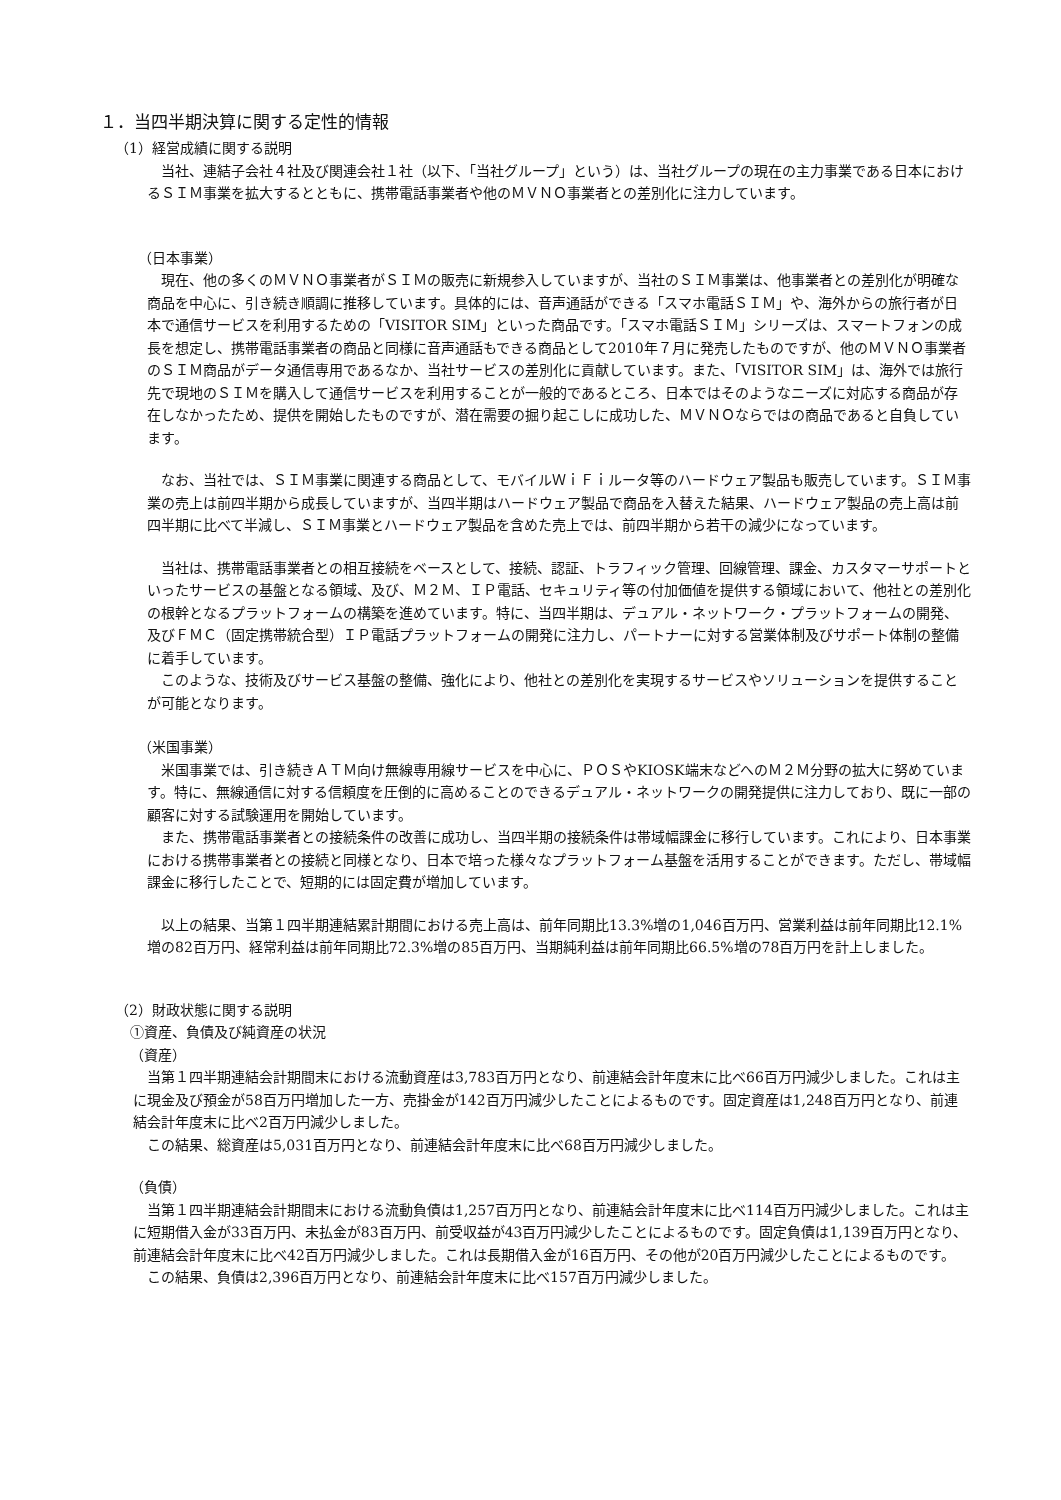１．当四半期決算に関する定性的情報
（1）経営成績に関する説明
当社、連結子会社４社及び関連会社１社（以下、「当社グループ」という）は、当社グループの現在の主力事業である日本におけるＳＩＭ事業を拡大するとともに、携帯電話事業者や他のＭＶＮＯ事業者との差別化に注力しています。
（日本事業）
現在、他の多くのＭＶＮＯ事業者がＳＩＭの販売に新規参入していますが、当社のＳＩＭ事業は、他事業者との差別化が明確な商品を中心に、引き続き順調に推移しています。具体的には、音声通話ができる「スマホ電話ＳＩＭ」や、海外からの旅行者が日本で通信サービスを利用するための「VISITOR SIM」といった商品です。「スマホ電話ＳＩＭ」シリーズは、スマートフォンの成長を想定し、携帯電話事業者の商品と同様に音声通話もできる商品として2010年７月に発売したものですが、他のＭＶＮＯ事業者のＳＩＭ商品がデータ通信専用であるなか、当社サービスの差別化に貢献しています。また、「VISITOR SIM」は、海外では旅行先で現地のＳＩＭを購入して通信サービスを利用することが一般的であるところ、日本ではそのようなニーズに対応する商品が存在しなかったため、提供を開始したものですが、潜在需要の掘り起こしに成功した、ＭＶＮＯならではの商品であると自負しています。
なお、当社では、ＳＩＭ事業に関連する商品として、モバイルＷｉＦｉルータ等のハードウェア製品も販売しています。ＳＩＭ事業の売上は前四半期から成長していますが、当四半期はハードウェア製品で商品を入替えた結果、ハードウェア製品の売上高は前四半期に比べて半減し、ＳＩＭ事業とハードウェア製品を含めた売上では、前四半期から若干の減少になっています。
当社は、携帯電話事業者との相互接続をベースとして、接続、認証、トラフィック管理、回線管理、課金、カスタマーサポートといったサービスの基盤となる領域、及び、Ｍ２Ｍ、ＩＰ電話、セキュリティ等の付加価値を提供する領域において、他社との差別化の根幹となるプラットフォームの構築を進めています。特に、当四半期は、デュアル・ネットワーク・プラットフォームの開発、及びＦＭＣ（固定携帯統合型）ＩＰ電話プラットフォームの開発に注力し、パートナーに対する営業体制及びサポート体制の整備に着手しています。
このような、技術及びサービス基盤の整備、強化により、他社との差別化を実現するサービスやソリューションを提供することが可能となります。
（米国事業）
米国事業では、引き続きＡＴＭ向け無線専用線サービスを中心に、ＰＯＳやKIOSK端末などへのＭ２Ｍ分野の拡大に努めています。特に、無線通信に対する信頼度を圧倒的に高めることのできるデュアル・ネットワークの開発提供に注力しており、既に一部の顧客に対する試験運用を開始しています。
また、携帯電話事業者との接続条件の改善に成功し、当四半期の接続条件は帯域幅課金に移行しています。これにより、日本事業における携帯事業者との接続と同様となり、日本で培った様々なプラットフォーム基盤を活用することができます。ただし、帯域幅課金に移行したことで、短期的には固定費が増加しています。
以上の結果、当第１四半期連結累計期間における売上高は、前年同期比13.3%増の1,046百万円、営業利益は前年同期比12.1%増の82百万円、経常利益は前年同期比72.3%増の85百万円、当期純利益は前年同期比66.5%増の78百万円を計上しました。
（2）財政状態に関する説明
①資産、負債及び純資産の状況
（資産）
当第１四半期連結会計期間末における流動資産は3,783百万円となり、前連結会計年度末に比べ66百万円減少しました。これは主に現金及び預金が58百万円増加した一方、売掛金が142百万円減少したことによるものです。固定資産は1,248百万円となり、前連結会計年度末に比べ2百万円減少しました。
この結果、総資産は5,031百万円となり、前連結会計年度末に比べ68百万円減少しました。
（負債）
当第１四半期連結会計期間末における流動負債は1,257百万円となり、前連結会計年度末に比べ114百万円減少しました。これは主に短期借入金が33百万円、未払金が83百万円、前受収益が43百万円減少したことによるものです。固定負債は1,139百万円となり、前連結会計年度末に比べ42百万円減少しました。これは長期借入金が16百万円、その他が20百万円減少したことによるものです。
この結果、負債は2,396百万円となり、前連結会計年度末に比べ157百万円減少しました。